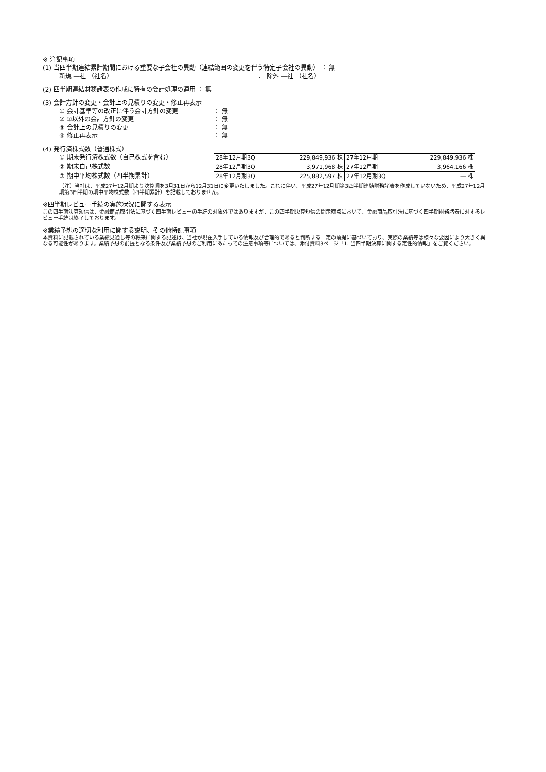※ 注記事項
(1) 当四半期連結累計期間における重要な子会社の異動（連結範囲の変更を伴う特定子会社の異動） ： 無
新規 ―社 （社名） 、 除外 ―社 （社名）
(2) 四半期連結財務諸表の作成に特有の会計処理の適用 ： 無
(3) 会計方針の変更・会計上の見積りの変更・修正再表示
① 会計基準等の改正に伴う会計方針の変更 ： 無
② ①以外の会計方針の変更 ： 無
③ 会計上の見積りの変更 ： 無
④ 修正再表示 ： 無
(4) 発行済株式数（普通株式）
① 期末発行済株式数（自己株式を含む）
② 期末自己株式数
③ 期中平均株式数（四半期累計）
| 28年12月期3Q | 229,849,936 株 | 27年12月期 | 229,849,936 株 |
| 28年12月期3Q | 3,971,968 株 | 27年12月期 | 3,964,166 株 |
| 28年12月期3Q | 225,882,597 株 | 27年12月期3Q | ― 株 |
（注）当社は、平成27年12月期より決算期を3月31日から12月31日に変更いたしました。これに伴い、平成27年12月期第3四半期連結財務諸表を作成していないため、平成27年12月期第3四半期の期中平均株式数（四半期累計）を記載しておりません。
※四半期レビュー手続の実施状況に関する表示
この四半期決算短信は、金融商品取引法に基づく四半期レビューの手続の対象外ではありますが、この四半期決算短信の開示時点において、金融商品取引法に基づく四半期財務諸表に対するレビュー手続は終了しております。
※業績予想の適切な利用に関する説明、その他特記事項
本資料に記載されている業績見通し等の将来に関する記述は、当社が現在入手している情報及び合理的であると判断する一定の前提に基づいており、実際の業績等は様々な要因により大きく異なる可能性があります。業績予想の前提となる条件及び業績予想のご利用にあたっての注意事項等については、添付資料3ページ「1. 当四半期決算に関する定性的情報」をご覧ください。